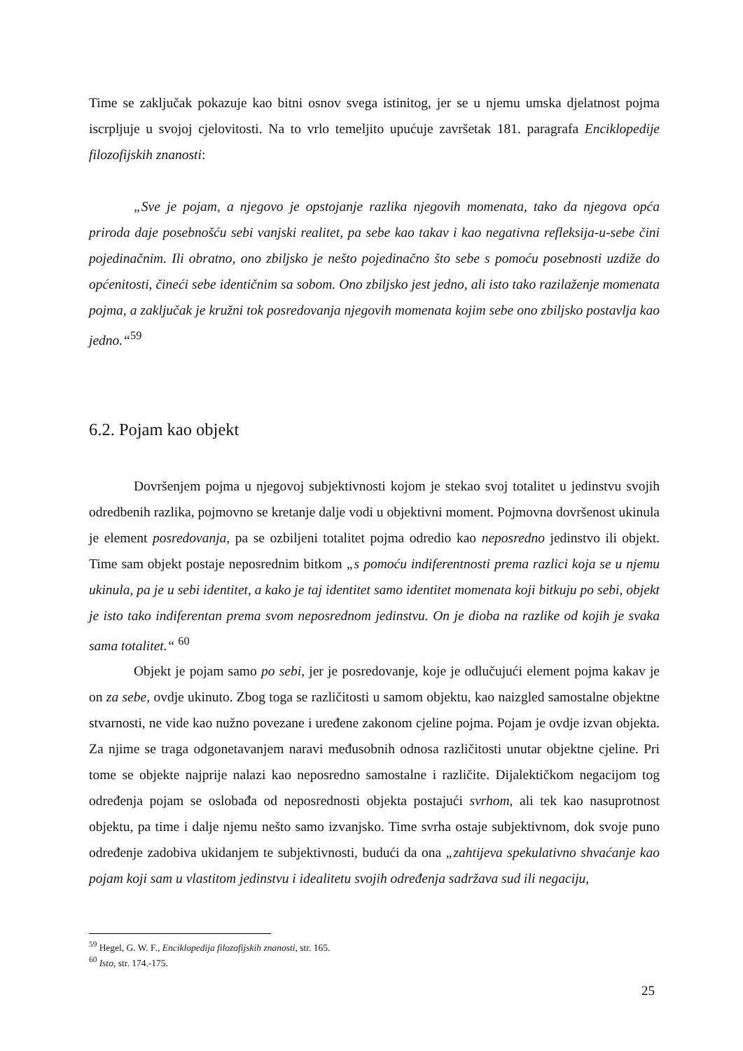Time se zaključak pokazuje kao bitni osnov svega istinitog, jer se u njemu umska djelatnost pojma iscrpljuje u svojoj cjelovitosti. Na to vrlo temeljito upućuje završetak 181. paragrafa Enciklopedije filozofijskih znanosti:
„Sve je pojam, a njegovo je opstojanje razlika njegovih momenata, tako da njegova opća priroda daje posebnošću sebi vanjski realitet, pa sebe kao takav i kao negativna refleksija-u-sebe čini pojedinačnim. Ili obratno, ono zbiljsko je nešto pojedinačno što sebe s pomoću posebnosti uzdiže do općenitosti, čineći sebe identičnim sa sobom. Ono zbiljsko jest jedno, ali isto tako razilaženje momenata pojma, a zaključak je kružni tok posredovanja njegovih momenata kojim sebe ono zbiljsko postavlja kao jedno.“<sup>59</sup>
6.2. Pojam kao objekt
Dovršenjem pojma u njegovoj subjektivnosti kojom je stekao svoj totalitet u jedinstvu svojih odredbenih razlika, pojmovno se kretanje dalje vodi u objektivni moment. Pojmovna dovršenost ukinula je element posredovanja, pa se ozbiljeni totalitet pojma odredio kao neposredno jedinstvo ili objekt. Time sam objekt postaje neposrednim bitkom „s pomoću indiferentnosti prema razlici koja se u njemu ukinula, pa je u sebi identitet, a kako je taj identitet samo identitet momenata koji bitkuju po sebi, objekt je isto tako indiferentan prema svom neposrednom jedinstvu. On je dioba na razlike od kojih je svaka sama totalitet.“ <sup>60</sup>
Objekt je pojam samo po sebi, jer je posredovanje, koje je odlučujući element pojma kakav je on za sebe, ovdje ukinuto. Zbog toga se različitosti u samom objektu, kao naizgled samostalne objektne stvarnosti, ne vide kao nužno povezane i uređene zakonom cjeline pojma. Pojam je ovdje izvan objekta. Za njime se traga odgonetavanjem naravi međusobnih odnosa različitosti unutar objektne cjeline. Pri tome se objekte najprije nalazi kao neposredno samostalne i različite. Dijalektičkom negacijom tog određenja pojam se oslobađa od neposrednosti objekta postajući svrhom, ali tek kao nasuprotnost objektu, pa time i dalje njemu nešto samo izvanjsko. Time svrha ostaje subjektivnom, dok svoje puno određenje zadobiva ukidanjem te subjektivnosti, budući da ona „zahtijeva spekulativno shvaćanje kao pojam koji sam u vlastitom jedinstvu i idealitetu svojih određenja sadržava sud ili negaciju,
<sup>59</sup> Hegel, G. W. F., Enciklopedija filozofijskih znanosti, str. 165.
<sup>60</sup> Isto, str. 174.-175.
25